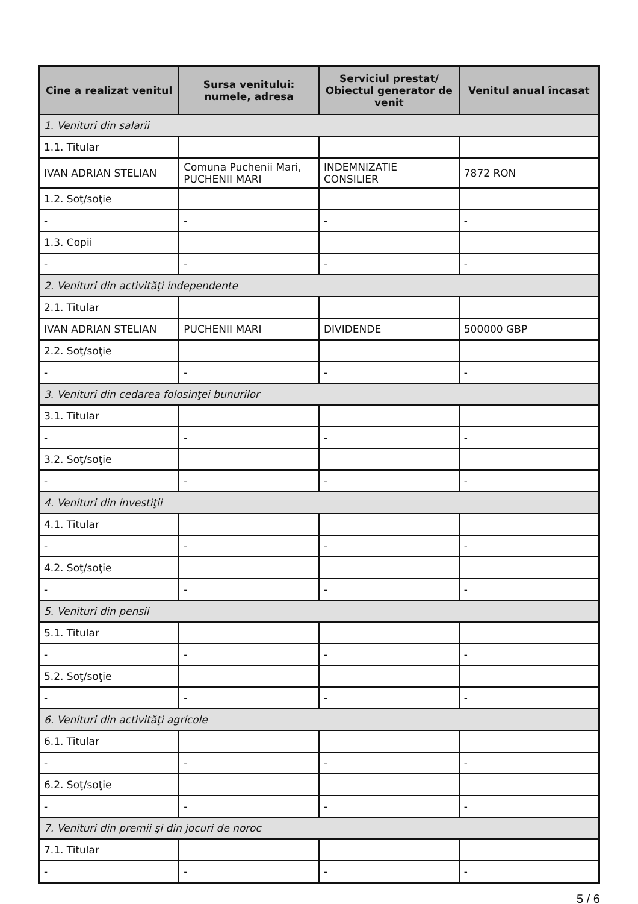| Cine a realizat venitul | Sursa venitului: numele, adresa | Serviciul prestat/ Obiectul generator de venit | Venitul anual încasat |
| --- | --- | --- | --- |
| 1. Venituri din salarii | | | |
| 1.1. Titular | | | |
| IVAN ADRIAN STELIAN | Comuna Puchenii Mari, PUCHENII MARI | INDEMNIZATIE CONSILIER | 7872 RON |
| 1.2. Soţ/soţie | | | |
| - | - | - | - |
| 1.3. Copii | | | |
| - | - | - | - |
| 2. Venituri din activităţi independente | | | |
| 2.1. Titular | | | |
| IVAN ADRIAN STELIAN | PUCHENII MARI | DIVIDENDE | 500000 GBP |
| 2.2. Soţ/soţie | | | |
| - | - | - | - |
| 3. Venituri din cedarea folosinţei bunurilor | | | |
| 3.1. Titular | | | |
| - | - | - | - |
| 3.2. Soţ/soţie | | | |
| - | - | - | - |
| 4. Venituri din investiţii | | | |
| 4.1. Titular | | | |
| - | - | - | - |
| 4.2. Soţ/soţie | | | |
| - | - | - | - |
| 5. Venituri din pensii | | | |
| 5.1. Titular | | | |
| - | - | - | - |
| 5.2. Soţ/soţie | | | |
| - | - | - | - |
| 6. Venituri din activităţi agricole | | | |
| 6.1. Titular | | | |
| - | - | - | - |
| 6.2. Soţ/soţie | | | |
| - | - | - | - |
| 7. Venituri din premii şi din jocuri de noroc | | | |
| 7.1. Titular | | | |
| - | - | - | - |
5 / 6